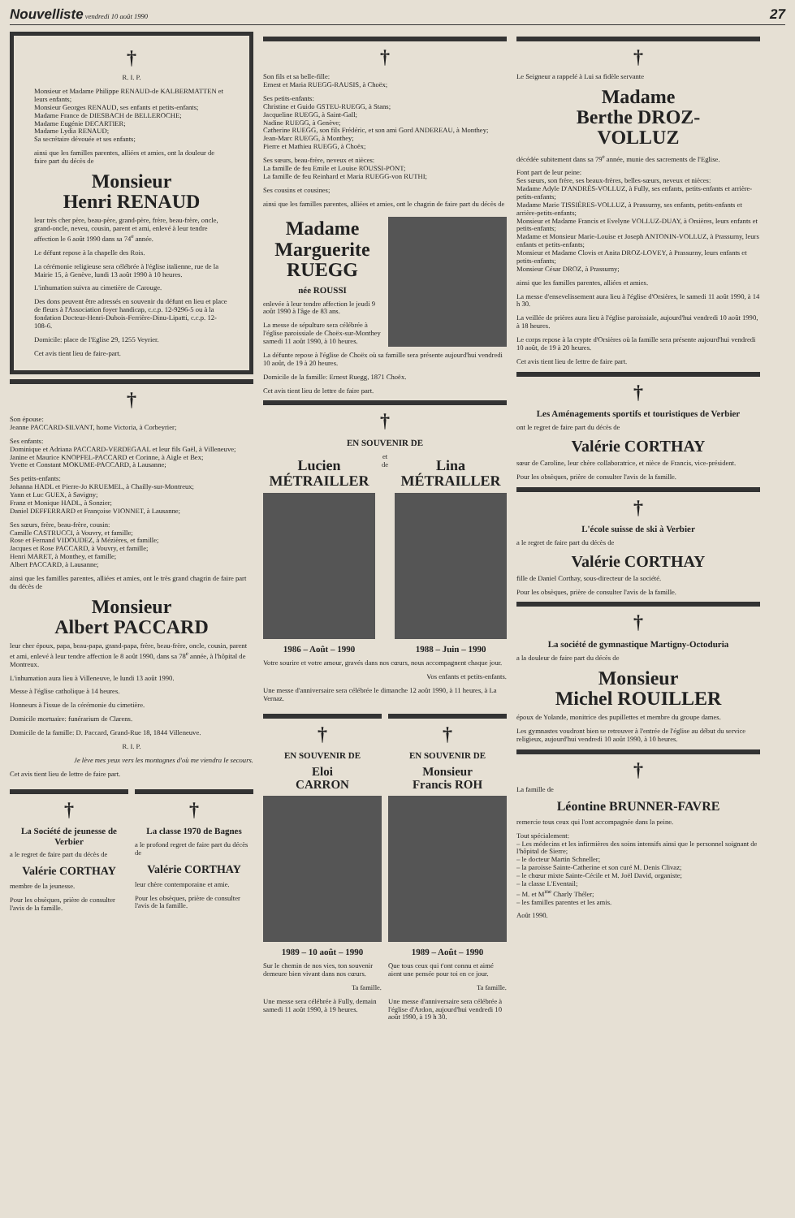Nouvelliste vendredi 10 août 1990 27
†
R. I. P.
Monsieur et Madame Philippe RENAUD-de KALBERMATTEN et leurs enfants;
Monsieur Georges RENAUD, ses enfants et petits-enfants;
Madame France de DIESBACH de BELLEROCHE;
Madame Eugénie DECARTIER;
Madame Lydia RENAUD;
Sa secrétaire dévouée et ses enfants;
ainsi que les familles parentes, alliées et amies, ont la douleur de faire part du décès de
Monsieur
Henri RENAUD
leur très cher père, beau-père, grand-père, frère, beau-frère, oncle, grand-oncle, neveu, cousin, parent et ami, enlevé à leur tendre affection le 6 août 1990 dans sa 74<sup>e</sup> année.
Le défunt repose à la chapelle des Rois.
La cérémonie religieuse sera célébrée à l'église italienne, rue de la Mairie 15, à Genève, lundi 13 août 1990 à 10 heures.
L'inhumation suivra au cimetière de Carouge.
Des dons peuvent être adressés en souvenir du défunt en lieu et place de fleurs à l'Association foyer handicap, c.c.p. 12-9296-5 ou à la fondation Docteur-Henri-Dubois-Ferrière-Dinu-Lipatti, c.c.p. 12-108-6.
Domicile: place de l'Eglise 29, 1255 Veyrier.
Cet avis tient lieu de faire-part.
†
Son épouse:
Jeanne PACCARD-SILVANT, home Victoria, à Corbeyrier;
Ses enfants:
Dominique et Adriana PACCARD-VERDEGAAL et leur fils Gaël, à Villeneuve;
Janine et Maurice KNOPFEL-PACCARD et Corinne, à Aigle et Bex;
Yvette et Constant MOKUME-PACCARD, à Lausanne;
Ses petits-enfants:
Johanna HADL et Pierre-Jo KRUEMEL, à Chailly-sur-Montreux;
Yann et Luc GUEX, à Savigny;
Franz et Monique HADL, à Sonzier;
Daniel DEFFERRARD et Françoise VIONNET, à Lausanne;
Ses sœurs, frère, beau-frère, cousin:
Camille CASTRUCCI, à Vouvry, et famille;
Rose et Fernand VIDOUDEZ, à Mézières, et famille;
Jacques et Rose PACCARD, à Vouvry, et famille;
Henri MARET, à Monthey, et famille;
Albert PACCARD, à Lausanne;
ainsi que les familles parentes, alliées et amies, ont le très grand chagrin de faire part du décès de
Monsieur
Albert PACCARD
leur cher époux, papa, beau-papa, grand-papa, frère, beau-frère, oncle, cousin, parent et ami, enlevé à leur tendre affection le 8 août 1990, dans sa 78<sup>e</sup> année, à l'hôpital de Montreux.
L'inhumation aura lieu à Villeneuve, le lundi 13 août 1990.
Messe à l'église catholique à 14 heures.
Honneurs à l'issue de la cérémonie du cimetière.
Domicile mortuaire: funérarium de Clarens.
Domicile de la famille: D. Paccard, Grand-Rue 18, 1844 Villeneuve.
R. I. P.
Je lève mes yeux vers les montagnes d'où me viendra le secours.
Cet avis tient lieu de lettre de faire part.
†
La Société de jeunesse de Verbier
a le regret de faire part du décès de
Valérie CORTHAY
membre de la jeunesse.
Pour les obsèques, prière de consulter l'avis de la famille.
†
La classe 1970 de Bagnes
a le profond regret de faire part du décès de
Valérie CORTHAY
leur chère contemporaine et amie.
Pour les obsèques, prière de consulter l'avis de la famille.
†
Son fils et sa belle-fille:
Ernest et Maria RUEGG-RAUSIS, à Choëx;
Ses petits-enfants:
Christine et Guido GSTEU-RUEGG, à Stans;
Jacqueline RUEGG, à Saint-Gall;
Nadine RUEGG, à Genève;
Catherine RUEGG, son fils Frédéric, et son ami Gord ANDEREAU, à Monthey;
Jean-Marc RUEGG, à Monthey;
Pierre et Mathieu RUEGG, à Choëx;
Ses sœurs, beau-frère, neveux et nièces:
La famille de feu Emile et Louise ROUSSI-PONT;
La famille de feu Reinhard et Maria RUEGG-von RUTHI;
Ses cousins et cousines;
ainsi que les familles parentes, alliées et amies, ont le chagrin de faire part du décès de
Madame
Marguerite
RUEGG
née ROUSSI
enlevée à leur tendre affection le jeudi 9 août 1990 à l'âge de 83 ans.
La messe de sépulture sera célébrée à l'église paroissiale de Choëx-sur-Monthey samedi 11 août 1990, à 10 heures.
La défunte repose à l'église de Choëx où sa famille sera présente aujourd'hui vendredi 10 août, de 19 à 20 heures.
Domicile de la famille: Ernest Ruegg, 1871 Choëx.
Cet avis tient lieu de lettre de faire part.
†
EN SOUVENIR DE
Lucien
MÉTRAILLER
1986 – Août – 1990
et de
Lina
MÉTRAILLER
1988 – Juin – 1990
Votre sourire et votre amour, gravés dans nos cœurs, nous accompagnent chaque jour.
Vos enfants et petits-enfants.
Une messe d'anniversaire sera célébrée le dimanche 12 août 1990, à 11 heures, à La Vernaz.
†
EN SOUVENIR DE
Eloi
CARRON
1989 – 10 août – 1990
Sur le chemin de nos vies, ton souvenir demeure bien vivant dans nos cœurs.
Ta famille.
Une messe sera célébrée à Fully, demain samedi 11 août 1990, à 19 heures.
†
EN SOUVENIR DE
Monsieur
Francis ROH
1989 – Août – 1990
Que tous ceux qui t'ont connu et aimé aient une pensée pour toi en ce jour.
Ta famille.
Une messe d'anniversaire sera célébrée à l'église d'Ardon, aujourd'hui vendredi 10 août 1990, à 19 h 30.
†
Le Seigneur a rappelé à Lui sa fidèle servante
Madame
Berthe DROZ-
VOLLUZ
décédée subitement dans sa 79<sup>e</sup> année, munie des sacrements de l'Eglise.
Font part de leur peine:
Ses sœurs, son frère, ses beaux-frères, belles-sœurs, neveux et nièces:
Madame Adyle D'ANDRÈS-VOLLUZ, à Fully, ses enfants, petits-enfants et arrière-petits-enfants;
Madame Marie TISSIÈRES-VOLLUZ, à Prassurny, ses enfants, petits-enfants et arrière-petits-enfants;
Monsieur et Madame Francis et Evelyne VOLLUZ-DUAY, à Orsières, leurs enfants et petits-enfants;
Madame et Monsieur Marie-Louise et Joseph ANTONIN-VOLLUZ, à Prassurny, leurs enfants et petits-enfants;
Monsieur et Madame Clovis et Anita DROZ-LOVEY, à Prassurny, leurs enfants et petits-enfants;
Monsieur César DROZ, à Prassurny;
ainsi que les familles parentes, alliées et amies.
La messe d'ensevelissement aura lieu à l'église d'Orsières, le samedi 11 août 1990, à 14 h 30.
La veillée de prières aura lieu à l'église paroissiale, aujourd'hui vendredi 10 août 1990, à 18 heures.
Le corps repose à la crypte d'Orsières où la famille sera présente aujourd'hui vendredi 10 août, de 19 à 20 heures.
Cet avis tient lieu de lettre de faire part.
†
Les Aménagements sportifs et touristiques de Verbier
ont le regret de faire part du décès de
Valérie CORTHAY
sœur de Caroline, leur chère collaboratrice, et nièce de Francis, vice-président.
Pour les obsèques, prière de consulter l'avis de la famille.
†
L'école suisse de ski à Verbier
a le regret de faire part du décès de
Valérie CORTHAY
fille de Daniel Corthay, sous-directeur de la société.
Pour les obsèques, prière de consulter l'avis de la famille.
†
La société de gymnastique Martigny-Octoduria
a la douleur de faire part du décès de
Monsieur
Michel ROUILLER
époux de Yolande, monitrice des pupillettes et membre du groupe dames.
Les gymnastes voudront bien se retrouver à l'entrée de l'église au début du service religieux, aujourd'hui vendredi 10 août 1990, à 10 heures.
†
La famille de
Léontine BRUNNER-FAVRE
remercie tous ceux qui l'ont accompagnée dans la peine.
Tout spécialement:
– Les médecins et les infirmières des soins intensifs ainsi que le personnel soignant de l'hôpital de Sierre;
– le docteur Martin Schneller;
– la paroisse Sainte-Catherine et son curé M. Denis Clivaz;
– le chœur mixte Sainte-Cécile et M. Joël David, organiste;
– la classe L'Eventail;
– M. et M<sup>me</sup> Charly Théler;
– les familles parentes et les amis.
Août 1990.